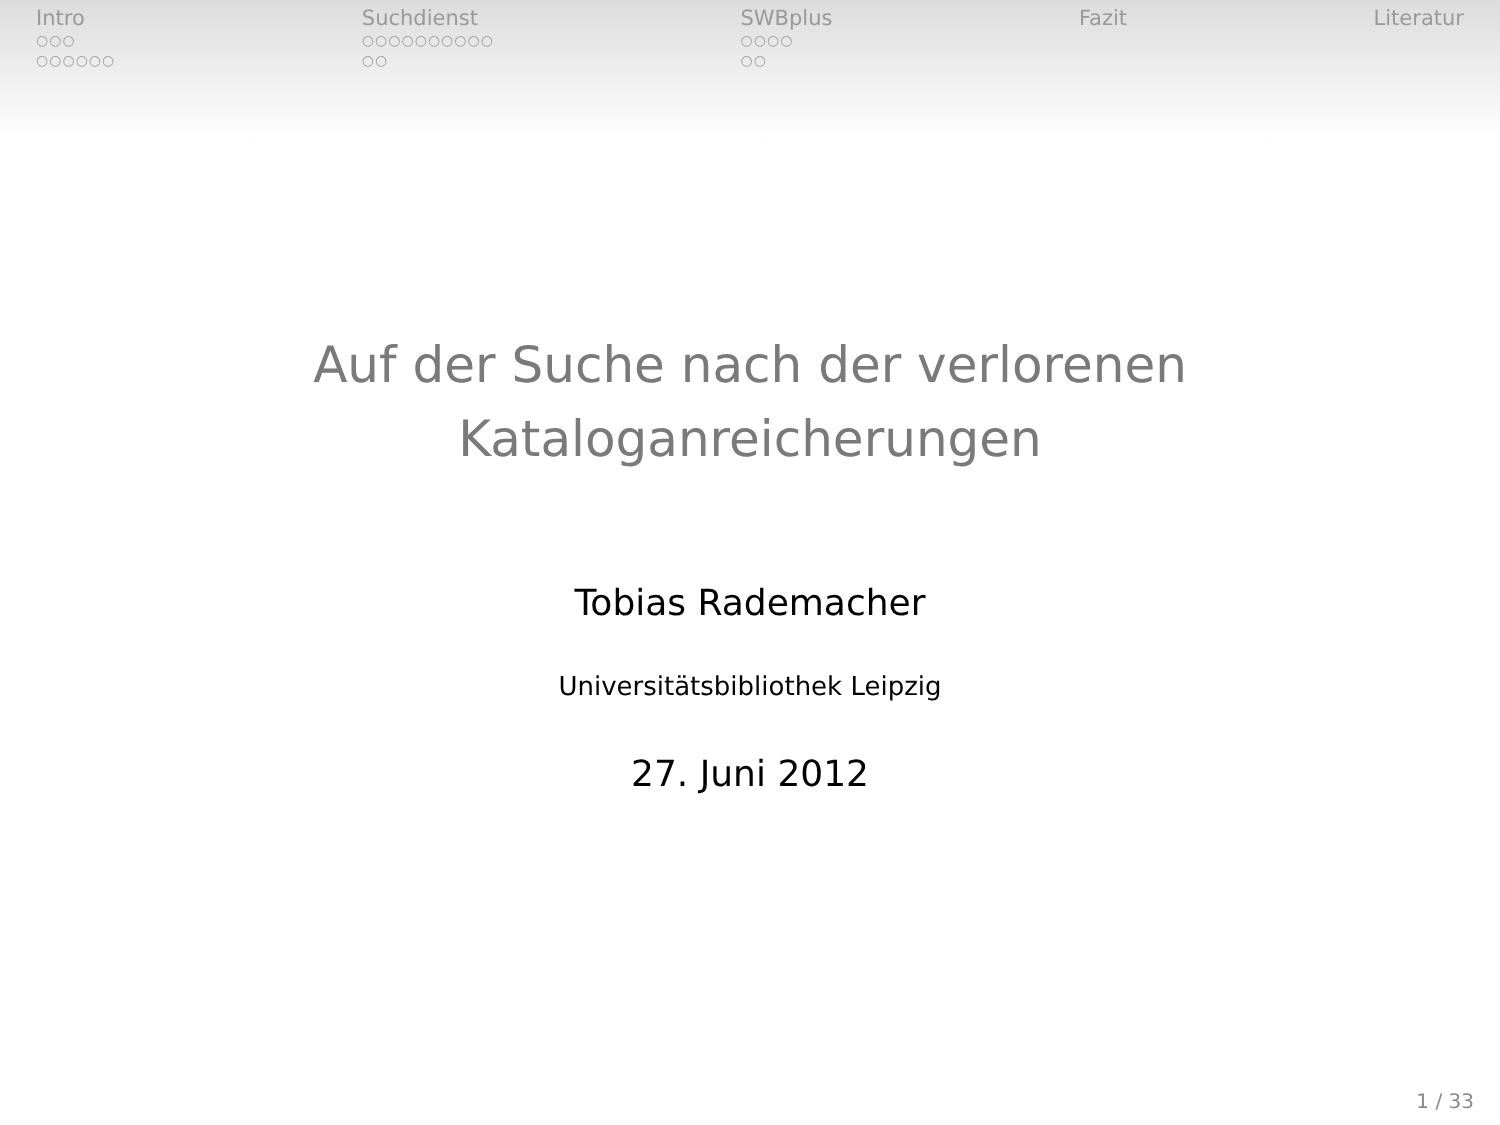Intro
○○○
○○○○○○
Suchdienst
○○○○○○○○○○
○○
SWBplus
○○○○
○○
Fazit Literatur
Auf der Suche nach der verlorenen
Kataloganreicherungen
Tobias Rademacher
Universitätsbibliothek Leipzig
27. Juni 2012
1 / 33